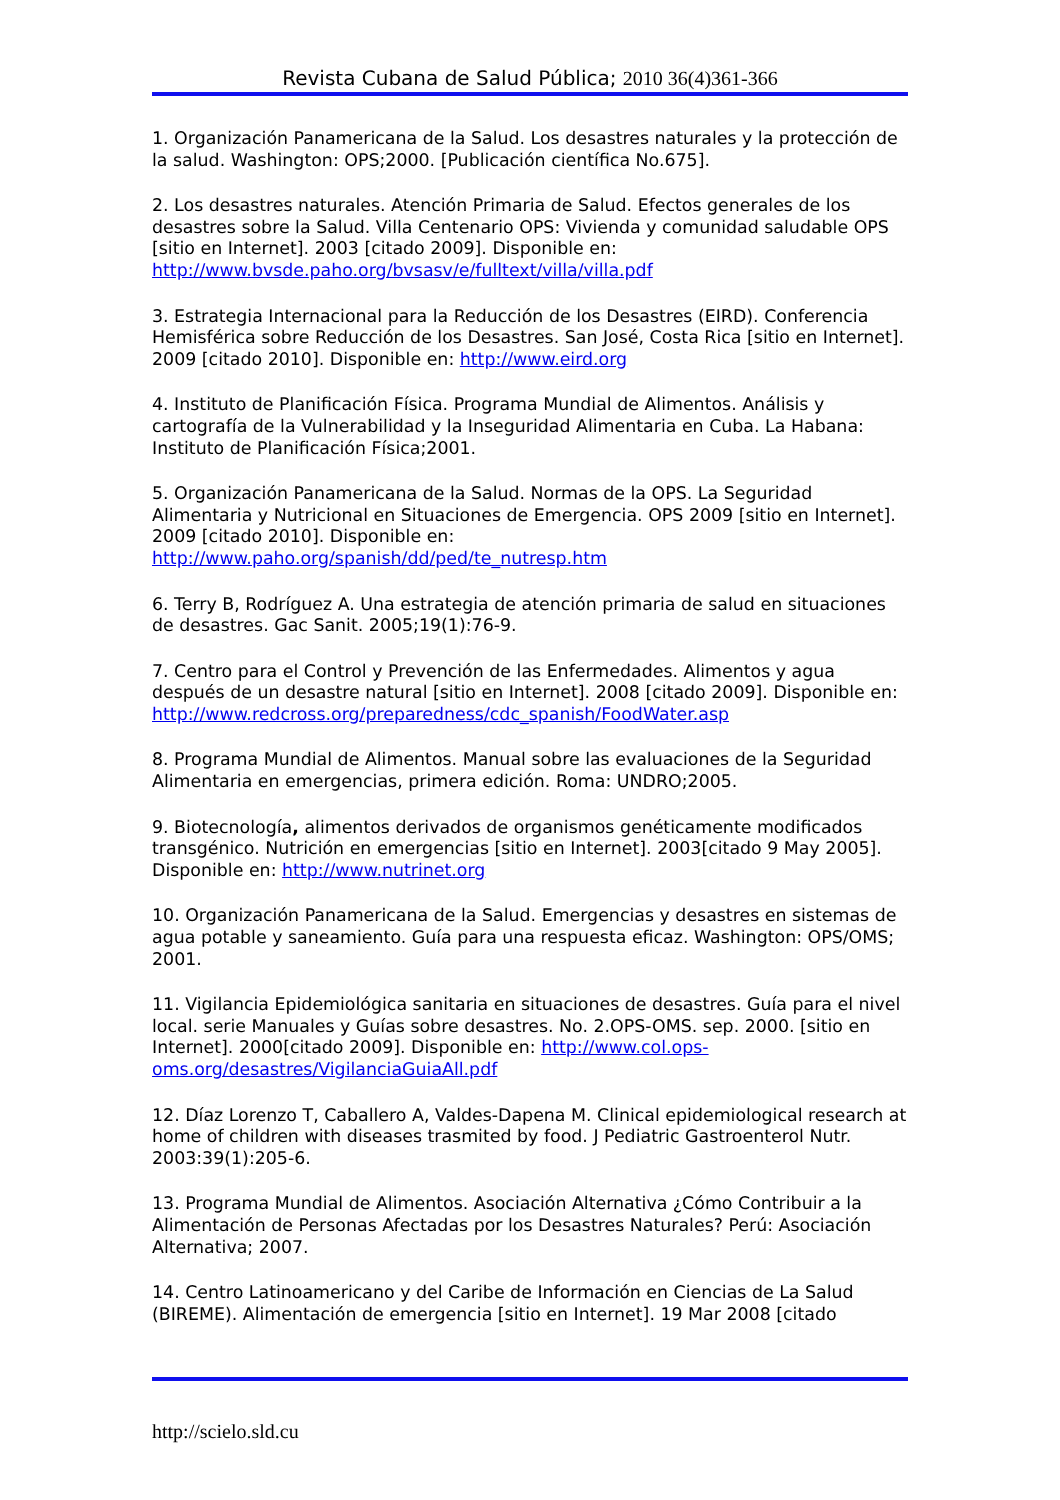Revista Cubana de Salud Pública; 2010 36(4)361-366
1. Organización Panamericana de la Salud. Los desastres naturales y la protección de la salud. Washington: OPS;2000. [Publicación científica No.675].
2. Los desastres naturales. Atención Primaria de Salud. Efectos generales de los desastres sobre la Salud. Villa Centenario OPS: Vivienda y comunidad saludable OPS [sitio en Internet]. 2003 [citado 2009]. Disponible en: http://www.bvsde.paho.org/bvsasv/e/fulltext/villa/villa.pdf
3. Estrategia Internacional para la Reducción de los Desastres (EIRD). Conferencia Hemisférica sobre Reducción de los Desastres. San José, Costa Rica [sitio en Internet]. 2009 [citado 2010]. Disponible en: http://www.eird.org
4. Instituto de Planificación Física. Programa Mundial de Alimentos. Análisis y cartografía de la Vulnerabilidad y la Inseguridad Alimentaria en Cuba. La Habana: Instituto de Planificación Física;2001.
5. Organización Panamericana de la Salud. Normas de la OPS. La Seguridad Alimentaria y Nutricional en Situaciones de Emergencia. OPS 2009 [sitio en Internet]. 2009 [citado 2010]. Disponible en: http://www.paho.org/spanish/dd/ped/te_nutresp.htm
6. Terry B, Rodríguez A. Una estrategia de atención primaria de salud en situaciones de desastres. Gac Sanit. 2005;19(1):76-9.
7. Centro para el Control y Prevención de las Enfermedades. Alimentos y agua después de un desastre natural [sitio en Internet]. 2008 [citado 2009]. Disponible en: http://www.redcross.org/preparedness/cdc_spanish/FoodWater.asp
8. Programa Mundial de Alimentos. Manual sobre las evaluaciones de la Seguridad Alimentaria en emergencias, primera edición. Roma: UNDRO;2005.
9. Biotecnología, alimentos derivados de organismos genéticamente modificados transgénico. Nutrición en emergencias [sitio en Internet]. 2003[citado 9 May 2005]. Disponible en: http://www.nutrinet.org
10. Organización Panamericana de la Salud. Emergencias y desastres en sistemas de agua potable y saneamiento. Guía para una respuesta eficaz. Washington: OPS/OMS; 2001.
11. Vigilancia Epidemiológica sanitaria en situaciones de desastres. Guía para el nivel local. serie Manuales y Guías sobre desastres. No. 2.OPS-OMS. sep. 2000. [sitio en Internet]. 2000[citado 2009]. Disponible en: http://www.col.ops-oms.org/desastres/VigilanciaGuiaAll.pdf
12. Díaz Lorenzo T, Caballero A, Valdes-Dapena M. Clinical epidemiological research at home of children with diseases trasmited by food. J Pediatric Gastroenterol Nutr. 2003:39(1):205-6.
13. Programa Mundial de Alimentos. Asociación Alternativa ¿Cómo Contribuir a la Alimentación de Personas Afectadas por los Desastres Naturales? Perú: Asociación Alternativa; 2007.
14. Centro Latinoamericano y del Caribe de Información en Ciencias de La Salud (BIREME). Alimentación de emergencia [sitio en Internet]. 19 Mar 2008 [citado
http://scielo.sld.cu